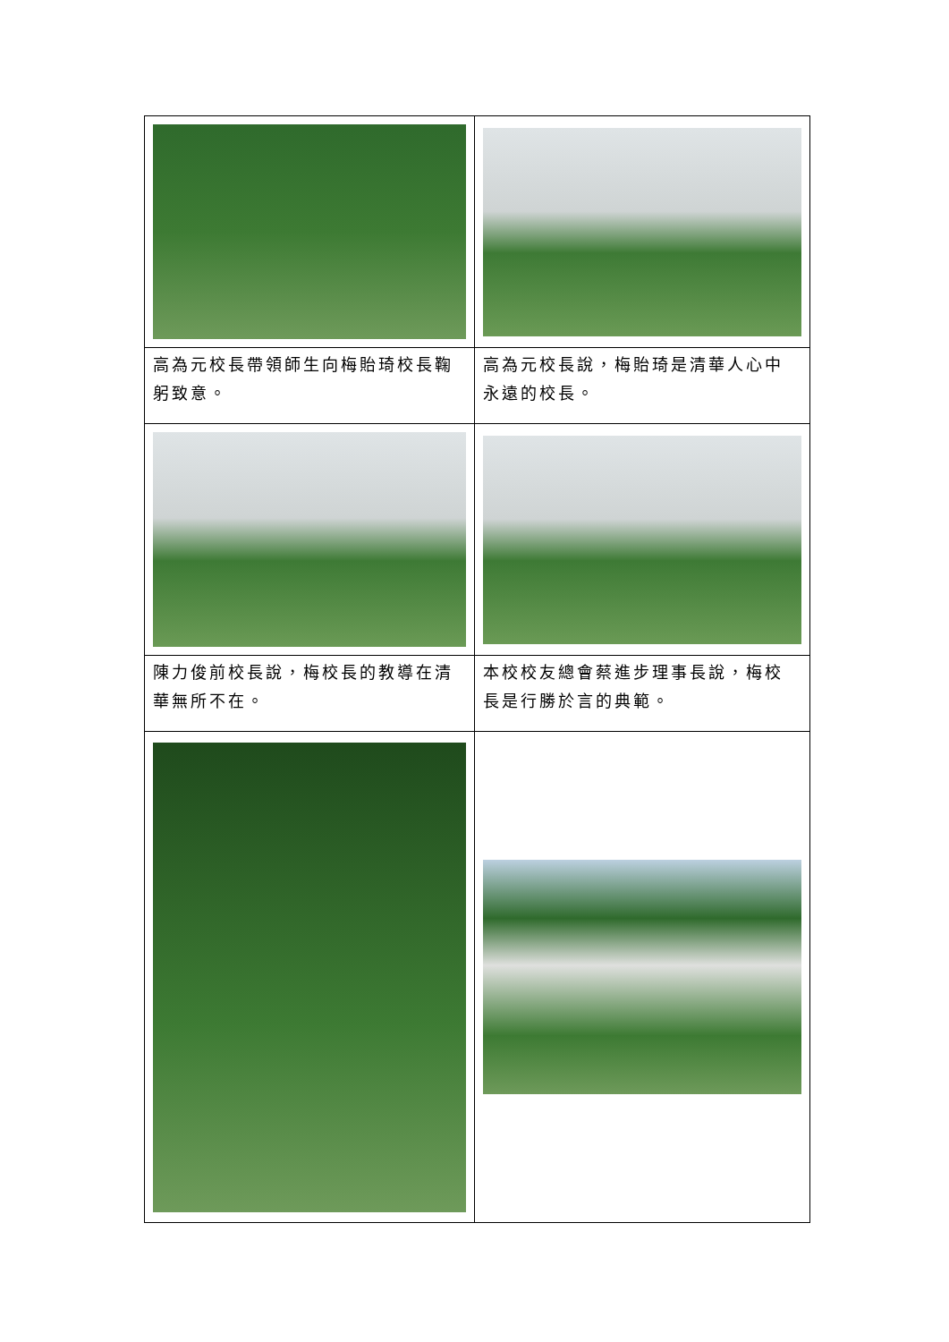| 高為元校長帶領師生向梅貽琦校長鞠躬致意。 | 高為元校長說，梅貽琦是清華人心中永遠的校長。 |
| 陳力俊前校長說，梅校長的教導在清華無所不在。 | 本校校友總會蔡進步理事長說，梅校長是行勝於言的典範。 |